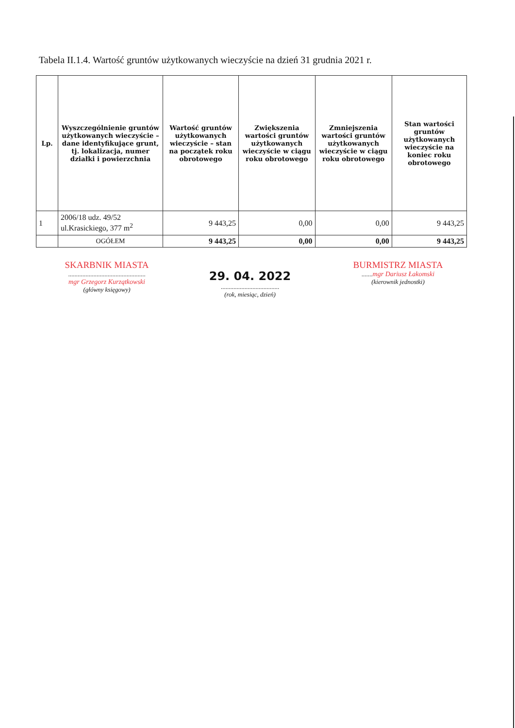Tabela II.1.4. Wartość gruntów użytkowanych wieczyście na dzień 31 grudnia 2021 r.
| Lp. | Wyszczególnienie gruntów użytkowanych wieczyście – dane identyfikujące grunt, tj. lokalizacja, numer działki i powierzchnia | Wartość gruntów użytkowanych wieczyście – stan na początek roku obrotowego | Zwiększenia wartości gruntów użytkowanych wieczyście w ciągu roku obrotowego | Zmniejszenia wartości gruntów użytkowanych wieczyście w ciągu roku obrotowego | Stan wartości gruntów użytkowanych wieczyście na koniec roku obrotowego |
| --- | --- | --- | --- | --- | --- |
| 1 | 2006/18 udz. 49/52 ul.Krasickiego, 377 m<sup>2</sup> | 9 443,25 | 0,00 | 0,00 | 9 443,25 |
| | OGÓŁEM | 9 443,25 | 0,00 | 0,00 | 9 443,25 |
SKARBNIK MIASTA
.................................................
mgr Grzegorz Kurzątkowski
(główny księgowy)
29. 04. 2022
.....................................
(rok, miesiąc, dzień)
BURMISTRZ MIASTA
.......mgr Dariusz Łakomski
(kierownik jednostki)